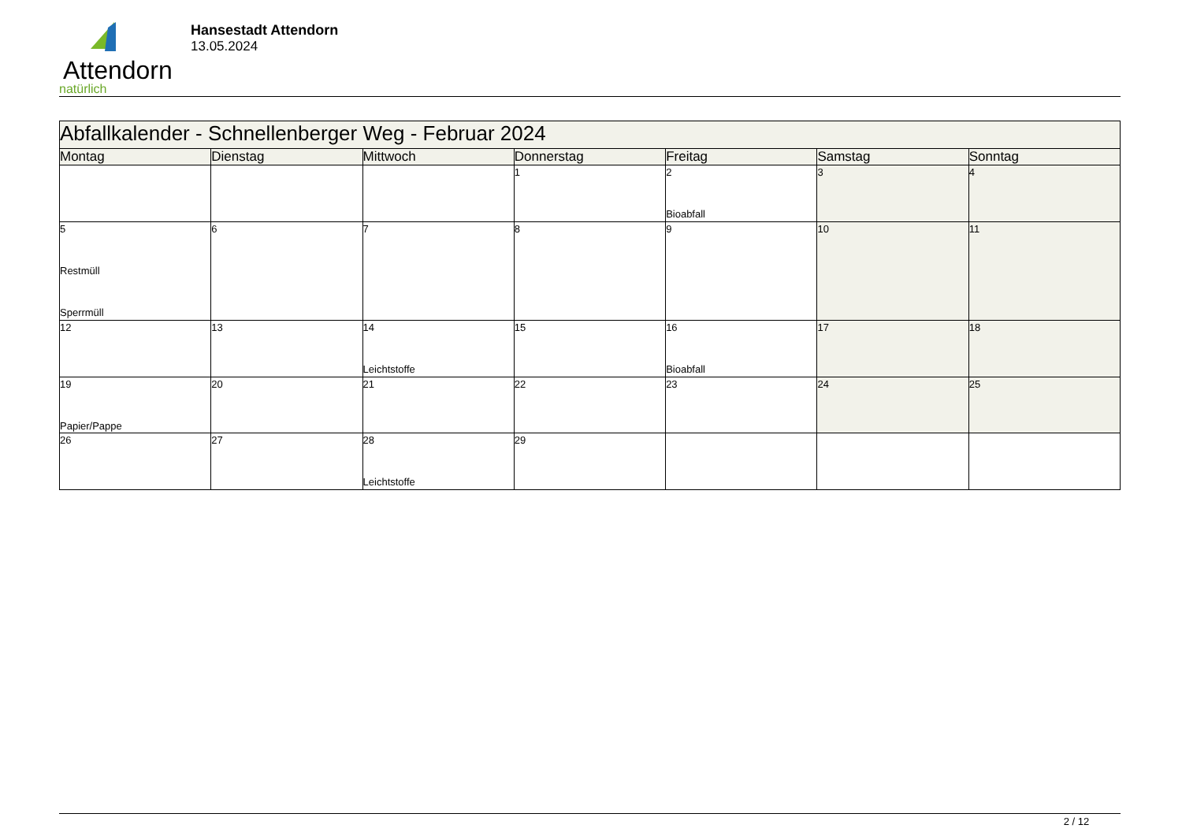Attendorn
natürlich
Hansestadt Attendorn
13.05.2024
| Abfallkalender - Schnellenberger Weg - Februar 2024 | | | | | | |
| --- | --- | --- | --- | --- | --- | --- |
| Montag | Dienstag | Mittwoch | Donnerstag | Freitag | Samstag | Sonntag |
| | | | 1 | 2 Bioabfall | 3 | 4 |
| 5 Restmüll Sperrmüll | 6 | 7 | 8 | 9 | 10 | 11 |
| 12 | 13 | 14 Leichtstoffe | 15 | 16 Bioabfall | 17 | 18 |
| 19 Papier/Pappe | 20 | 21 | 22 | 23 | 24 | 25 |
| 26 | 27 | 28 Leichtstoffe | 29 | | | |
2 / 12